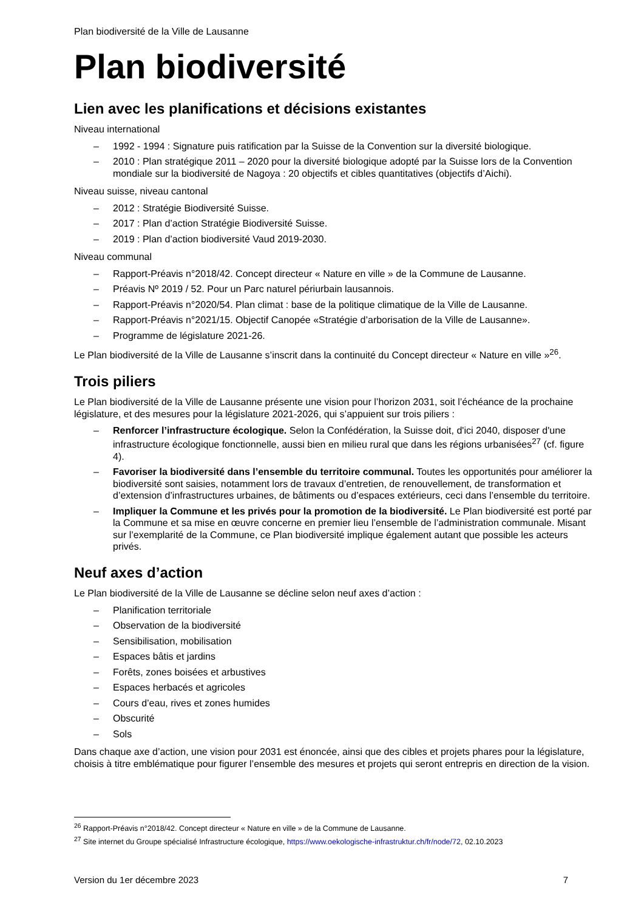Plan biodiversité de la Ville de Lausanne
Plan biodiversité
Lien avec les planifications et décisions existantes
Niveau international
– 1992 - 1994 : Signature puis ratification par la Suisse de la Convention sur la diversité biologique.
– 2010 : Plan stratégique 2011 – 2020 pour la diversité biologique adopté par la Suisse lors de la Convention mondiale sur la biodiversité de Nagoya : 20 objectifs et cibles quantitatives (objectifs d’Aichi).
Niveau suisse, niveau cantonal
– 2012 : Stratégie Biodiversité Suisse.
– 2017 : Plan d’action Stratégie Biodiversité Suisse.
– 2019 : Plan d’action biodiversité Vaud 2019-2030.
Niveau communal
– Rapport-Préavis n°2018/42. Concept directeur « Nature en ville » de la Commune de Lausanne.
– Préavis Nº 2019 / 52. Pour un Parc naturel périurbain lausannois.
– Rapport-Préavis n°2020/54. Plan climat : base de la politique climatique de la Ville de Lausanne.
– Rapport-Préavis n°2021/15. Objectif Canopée «Stratégie d’arborisation de la Ville de Lausanne».
– Programme de législature 2021-26.
Le Plan biodiversité de la Ville de Lausanne s’inscrit dans la continuité du Concept directeur « Nature en ville »<sup>26</sup>.
Trois piliers
Le Plan biodiversité de la Ville de Lausanne présente une vision pour l’horizon 2031, soit l’échéance de la prochaine législature, et des mesures pour la législature 2021-2026, qui s’appuient sur trois piliers :
– Renforcer l’infrastructure écologique. Selon la Confédération, la Suisse doit, d'ici 2040, disposer d'une infrastructure écologique fonctionnelle, aussi bien en milieu rural que dans les régions urbanisées<sup>27</sup> (cf. figure 4).
– Favoriser la biodiversité dans l’ensemble du territoire communal. Toutes les opportunités pour améliorer la biodiversité sont saisies, notamment lors de travaux d’entretien, de renouvellement, de transformation et d’extension d’infrastructures urbaines, de bâtiments ou d’espaces extérieurs, ceci dans l’ensemble du territoire.
– Impliquer la Commune et les privés pour la promotion de la biodiversité. Le Plan biodiversité est porté par la Commune et sa mise en œuvre concerne en premier lieu l’ensemble de l’administration communale. Misant sur l’exemplarité de la Commune, ce Plan biodiversité implique également autant que possible les acteurs privés.
Neuf axes d’action
Le Plan biodiversité de la Ville de Lausanne se décline selon neuf axes d’action :
– Planification territoriale
– Observation de la biodiversité
– Sensibilisation, mobilisation
– Espaces bâtis et jardins
– Forêts, zones boisées et arbustives
– Espaces herbacés et agricoles
– Cours d’eau, rives et zones humides
– Obscurité
– Sols
Dans chaque axe d’action, une vision pour 2031 est énoncée, ainsi que des cibles et projets phares pour la législature, choisis à titre emblématique pour figurer l’ensemble des mesures et projets qui seront entrepris en direction de la vision.
<sup>26</sup> Rapport-Préavis n°2018/42. Concept directeur « Nature en ville » de la Commune de Lausanne.
<sup>27</sup> Site internet du Groupe spécialisé Infrastructure écologique, https://www.oekologische-infrastruktur.ch/fr/node/72, 02.10.2023
Version du 1er décembre 2023 7